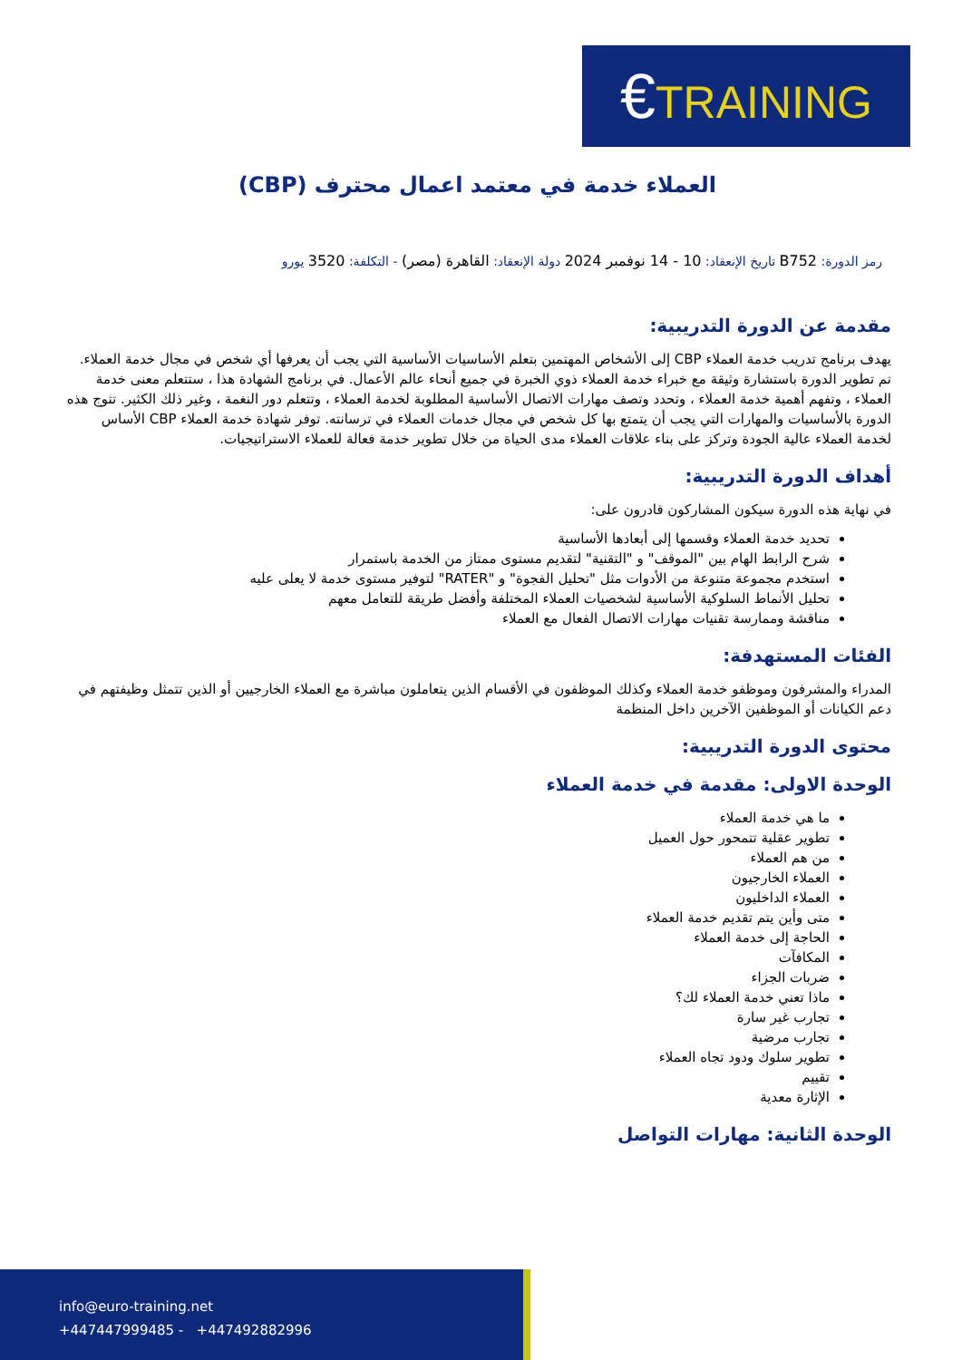€TRAINING
العملاء خدمة في معتمد اعمال محترف (CBP)
رمز الدورة: B752 تاريخ الإنعقاد: 10 - 14 نوفمبر 2024 دولة الإنعقاد: القاهرة (مصر) - التكلفة: 3520 يورو
مقدمة عن الدورة التدريبية:
يهدف برنامج تدريب خدمة العملاء CBP إلى الأشخاص المهتمين بتعلم الأساسيات الأساسية التي يجب أن يعرفها أي شخص في مجال خدمة العملاء. تم تطوير الدورة باستشارة وثيقة مع خبراء خدمة العملاء ذوي الخبرة في جميع أنحاء عالم الأعمال. في برنامج الشهادة هذا ، ستتعلم معنى خدمة العملاء ، وتفهم أهمية خدمة العملاء ، وتحدد وتصف مهارات الاتصال الأساسية المطلوبة لخدمة العملاء ، وتتعلم دور النغمة ، وغير ذلك الكثير. تتوج هذه الدورة بالأساسيات والمهارات التي يجب أن يتمتع بها كل شخص في مجال خدمات العملاء في ترسانته. توفر شهادة خدمة العملاء CBP الأساس لخدمة العملاء عالية الجودة وتركز على بناء علاقات العملاء مدى الحياة من خلال تطوير خدمة فعالة للعملاء الاستراتيجيات.
أهداف الدورة التدريبية:
في نهاية هذه الدورة سيكون المشاركون قادرون على:
تحديد خدمة العملاء وقسمها إلى أبعادها الأساسية
شرح الرابط الهام بين "الموقف" و "التقنية" لتقديم مستوى ممتاز من الخدمة باستمرار
استخدم مجموعة متنوعة من الأدوات مثل "تحليل الفجوة" و "RATER" لتوفير مستوى خدمة لا يعلى عليه
تحليل الأنماط السلوكية الأساسية لشخصيات العملاء المختلفة وأفضل طريقة للتعامل معهم
مناقشة وممارسة تقنيات مهارات الاتصال الفعال مع العملاء
الفئات المستهدفة:
المدراء والمشرفون وموظفو خدمة العملاء وكذلك الموظفون في الأقسام الذين يتعاملون مباشرة مع العملاء الخارجيين أو الذين تتمثل وظيفتهم في دعم الكيانات أو الموظفين الآخرين داخل المنظمة
محتوى الدورة التدريبية:
الوحدة الاولى: مقدمة في خدمة العملاء
ما هي خدمة العملاء
تطوير عقلية تتمحور حول العميل
من هم العملاء
العملاء الخارجيون
العملاء الداخليون
متى وأين يتم تقديم خدمة العملاء
الحاجة إلى خدمة العملاء
المكافآت
ضربات الجزاء
ماذا تعني خدمة العملاء لك؟
تجارب غير سارة
تجارب مرضية
تطوير سلوك ودود تجاه العملاء
تقييم
الإثارة معدية
الوحدة الثانية: مهارات التواصل
info@euro-training.net
+447447999485 - +447492882996